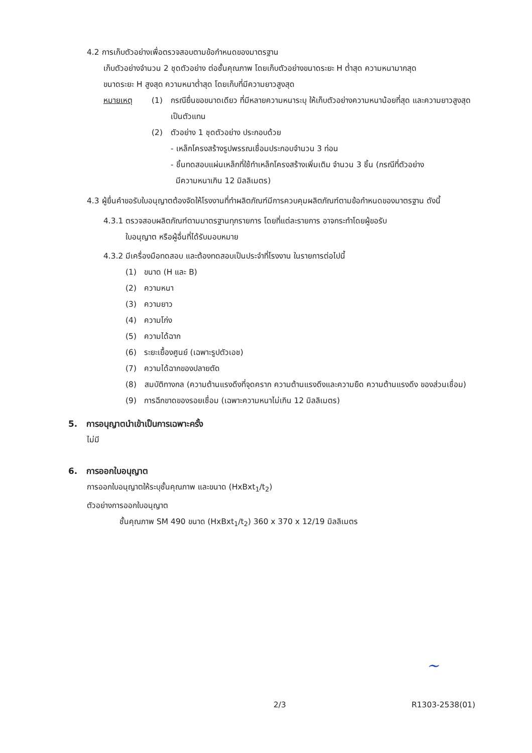4.2 การเก็บตัวอย่างเพื่อตรวจสอบตามข้อกำหนดของมาตรฐาน
เก็บตัวอย่างจำนวน 2 ชุดตัวอย่าง ต่อชั้นคุณภาพ โดยเก็บตัวอย่างขนาดระยะ H ต่ำสุด ความหนามากสุด
ขนาดระยะ H สูงสุด ความหนาต่ำสุด โดยเก็บที่มีความยาวสูงสุด
หมายเหตุ (1) กรณียื่นขอขนาดเดียว ที่มีหลายความหนาระบุ ให้เก็บตัวอย่างความหนาน้อยที่สุด และความยาวสูงสุดเป็นตัวแทน
(2) ตัวอย่าง 1 ชุดตัวอย่าง ประกอบด้วย
- เหล็กโครงสร้างรูปพรรณเชื่อมประกอบจำนวน 3 ท่อน
- ชิ้นทดสอบแผ่นเหล็กที่ใช้ทำเหล็กโครงสร้างเพิ่มเติม จำนวน 3 ชิ้น (กรณีที่ตัวอย่าง
มีความหนาเกิน 12 มิลลิเมตร)
4.3 ผู้ยื่นคำขอรับใบอนุญาตต้องจัดให้โรงงานที่ทำผลิตภัณฑ์มีการควบคุมผลิตภัณฑ์ตามข้อกำหนดของมาตรฐาน ดังนี้
4.3.1 ตรวจสอบผลิตภัณฑ์ตามมาตรฐานทุกรายการ โดยที่แต่ละรายการ อาจกระทำโดยผู้ขอรับ
ใบอนุญาต หรือผู้อื่นที่ได้รับมอบหมาย
4.3.2 มีเครื่องมือทดสอบ และต้องทดสอบเป็นประจำที่โรงงาน ในรายการต่อไปนี้
(1) ขนาด (H และ B)
(2) ความหนา
(3) ความยาว
(4) ความโก่ง
(5) ความได้ฉาก
(6) ระยะเยื้องศูนย์ (เฉพาะรูปตัวเอช)
(7) ความได้ฉากของปลายตัด
(8) สมบัติทางกล (ความต้านแรงดึงที่จุดคราก ความต้านแรงดึงและความยืด ความต้านแรงดึง ของส่วนเชื่อม)
(9) การฉีกขาดของรอยเชื่อม (เฉพาะความหนาไม่เกิน 12 มิลลิเมตร)
5. การอนุญาตนำเข้าเป็นการเฉพาะครั้ง
ไม่มี
6. การออกใบอนุญาต
การออกใบอนุญาตให้ระบุชั้นคุณภาพ และขนาด (HxBxt<sub>1</sub>/t<sub>2</sub>)
ตัวอย่างการออกใบอนุญาต
ชั้นคุณภาพ SM 490 ขนาด (HxBxt<sub>1</sub>/t<sub>2</sub>) 360 x 370 x 12/19 มิลลิเมตร
~
2/3 R1303-2538(01)